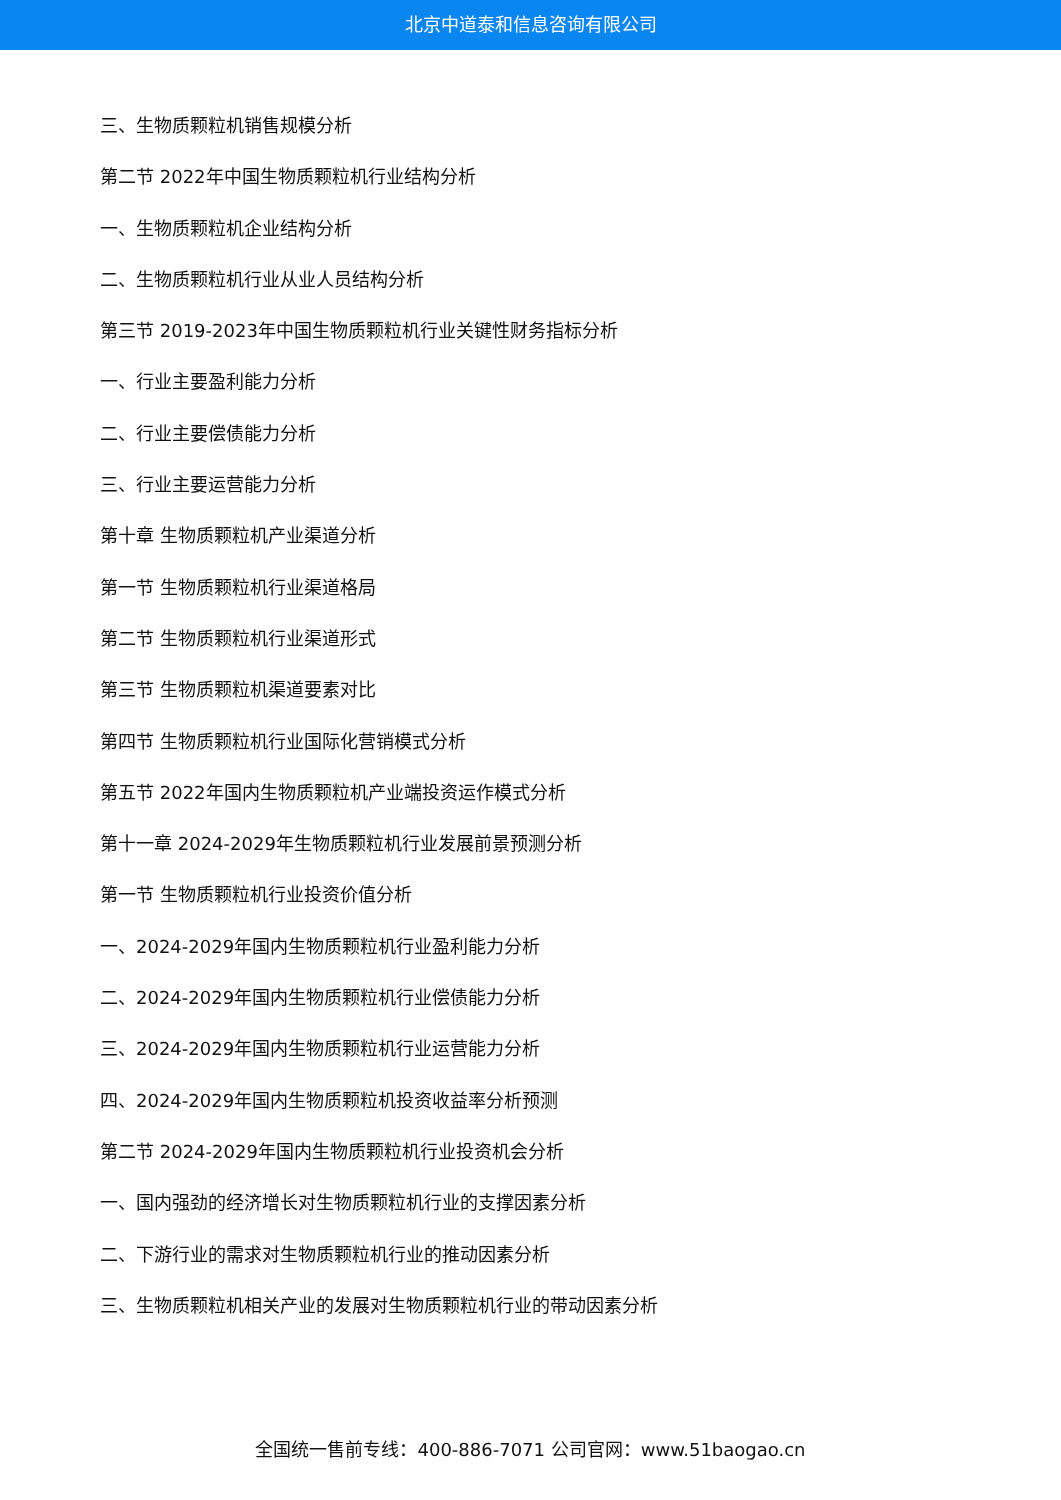北京中道泰和信息咨询有限公司
三、生物质颗粒机销售规模分析
第二节 2022年中国生物质颗粒机行业结构分析
一、生物质颗粒机企业结构分析
二、生物质颗粒机行业从业人员结构分析
第三节 2019-2023年中国生物质颗粒机行业关键性财务指标分析
一、行业主要盈利能力分析
二、行业主要偿债能力分析
三、行业主要运营能力分析
第十章 生物质颗粒机产业渠道分析
第一节 生物质颗粒机行业渠道格局
第二节 生物质颗粒机行业渠道形式
第三节 生物质颗粒机渠道要素对比
第四节 生物质颗粒机行业国际化营销模式分析
第五节 2022年国内生物质颗粒机产业端投资运作模式分析
第十一章 2024-2029年生物质颗粒机行业发展前景预测分析
第一节 生物质颗粒机行业投资价值分析
一、2024-2029年国内生物质颗粒机行业盈利能力分析
二、2024-2029年国内生物质颗粒机行业偿债能力分析
三、2024-2029年国内生物质颗粒机行业运营能力分析
四、2024-2029年国内生物质颗粒机投资收益率分析预测
第二节 2024-2029年国内生物质颗粒机行业投资机会分析
一、国内强劲的经济增长对生物质颗粒机行业的支撑因素分析
二、下游行业的需求对生物质颗粒机行业的推动因素分析
三、生物质颗粒机相关产业的发展对生物质颗粒机行业的带动因素分析
全国统一售前专线：400-886-7071 公司官网：www.51baogao.cn